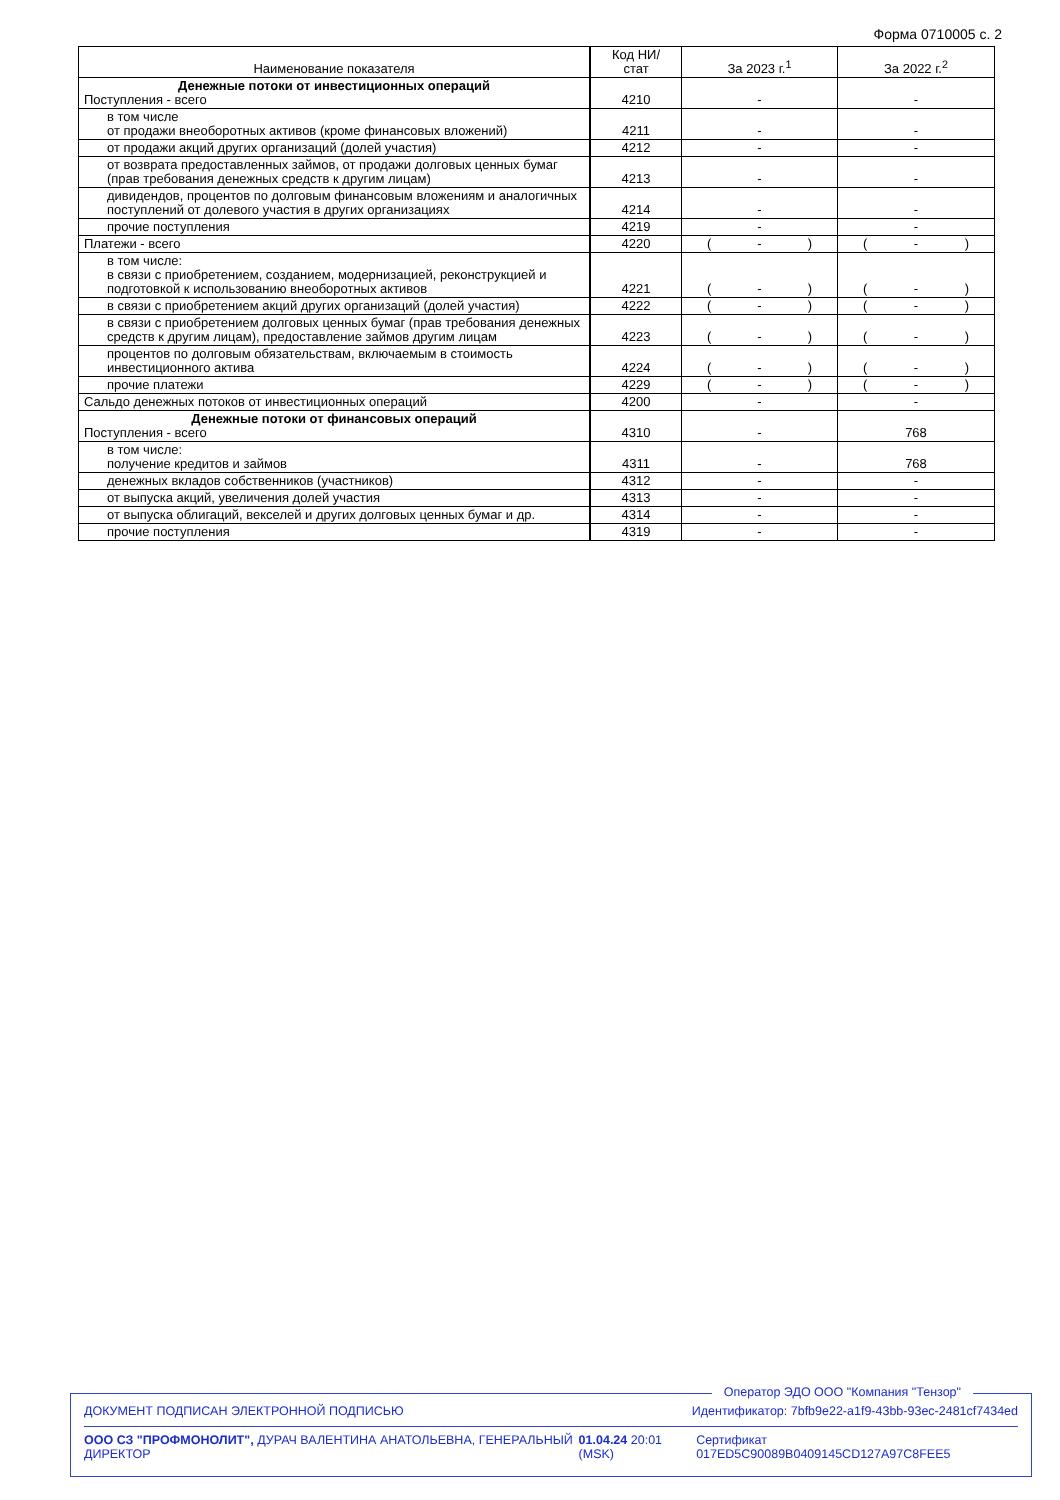Форма 0710005 с. 2
| Наименование показателя | Код НИ/ стат | За 2023 г.<sup>1</sup> | За 2022 г.<sup>2</sup> |
| --- | --- | --- | --- |
| Денежные потоки от инвестиционных операций Поступления - всего | 4210 | - | - |
| в том числе от продажи внеоборотных активов (кроме финансовых вложений) | 4211 | - | - |
| от продажи акций других организаций (долей участия) | 4212 | - | - |
| от возврата предоставленных займов, от продажи долговых ценных бумаг (прав требования денежных средств к другим лицам) | 4213 | - | - |
| дивидендов, процентов по долговым финансовым вложениям и аналогичных поступлений от долевого участия в других организациях | 4214 | - | - |
| прочие поступления | 4219 | - | - |
| Платежи - всего | 4220 | ( - ) | ( - ) |
| в том числе: в связи с приобретением, созданием, модернизацией, реконструкцией и подготовкой к использованию внеоборотных активов | 4221 | ( - ) | ( - ) |
| в связи с приобретением акций других организаций (долей участия) | 4222 | ( - ) | ( - ) |
| в связи с приобретением долговых ценных бумаг (прав требования денежных средств к другим лицам), предоставление займов другим лицам | 4223 | ( - ) | ( - ) |
| процентов по долговым обязательствам, включаемым в стоимость инвестиционного актива | 4224 | ( - ) | ( - ) |
| прочие платежи | 4229 | ( - ) | ( - ) |
| Сальдо денежных потоков от инвестиционных операций | 4200 | - | - |
| Денежные потоки от финансовых операций Поступления - всего | 4310 | - | 768 |
| в том числе: получение кредитов и займов | 4311 | - | 768 |
| денежных вкладов собственников (участников) | 4312 | - | - |
| от выпуска акций, увеличения долей участия | 4313 | - | - |
| от выпуска облигаций, векселей и других долговых ценных бумаг и др. | 4314 | - | - |
| прочие поступления | 4319 | - | - |
Оператор ЭДО ООО "Компания "Тензор"
ДОКУМЕНТ ПОДПИСАН ЭЛЕКТРОННОЙ ПОДПИСЬЮ Идентификатор: 7bfb9e22-a1f9-43bb-93ec-2481cf7434ed
ООО СЗ "ПРОФМОНОЛИТ", ДУРАЧ ВАЛЕНТИНА АНАТОЛЬЕВНА, ГЕНЕРАЛЬНЫЙ ДИРЕКТОР 01.04.24 20:01 (MSK) Сертификат 017ED5C90089B0409145CD127A97C8FEE5